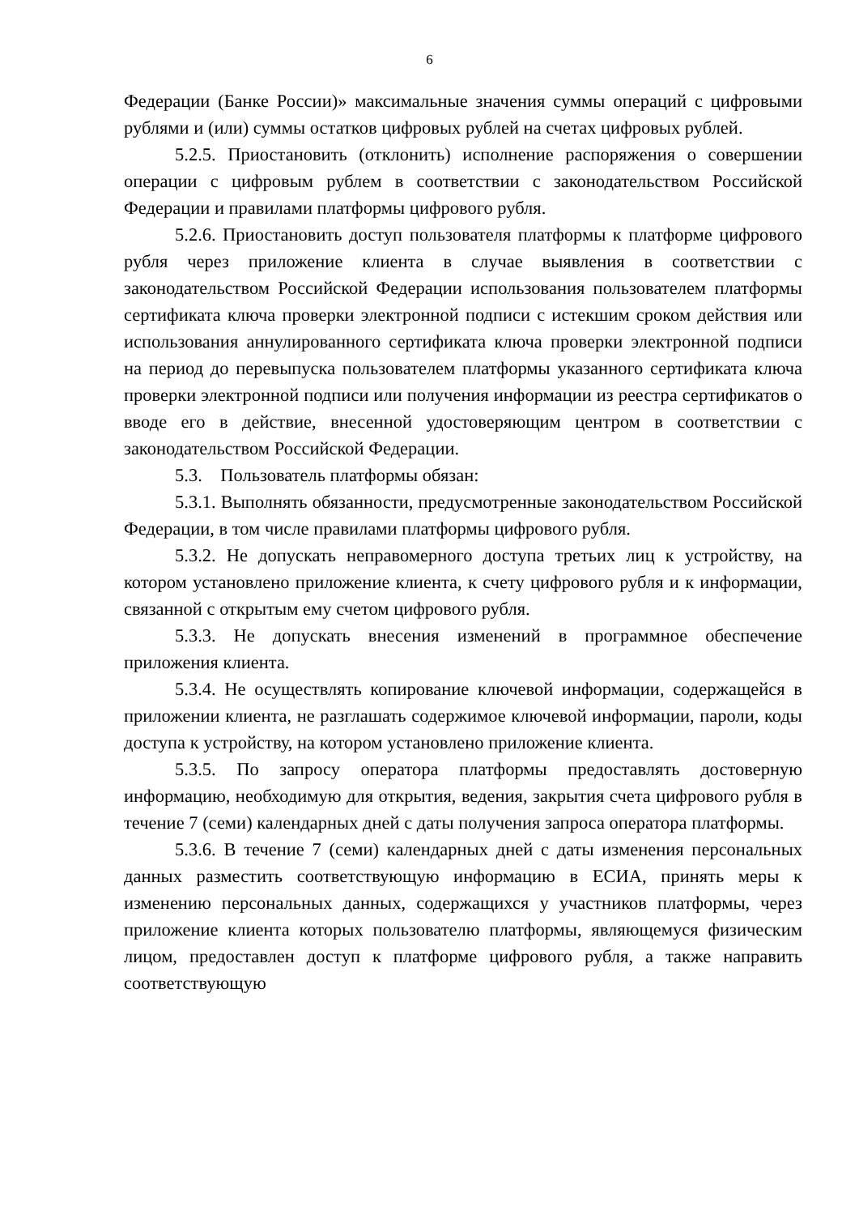6
Федерации (Банке России)» максимальные значения суммы операций с цифровыми рублями и (или) суммы остатков цифровых рублей на счетах цифровых рублей.
5.2.5. Приостановить (отклонить) исполнение распоряжения о совершении операции с цифровым рублем в соответствии с законодательством Российской Федерации и правилами платформы цифрового рубля.
5.2.6. Приостановить доступ пользователя платформы к платформе цифрового рубля через приложение клиента в случае выявления в соответствии с законодательством Российской Федерации использования пользователем платформы сертификата ключа проверки электронной подписи с истекшим сроком действия или использования аннулированного сертификата ключа проверки электронной подписи на период до перевыпуска пользователем платформы указанного сертификата ключа проверки электронной подписи или получения информации из реестра сертификатов о вводе его в действие, внесенной удостоверяющим центром в соответствии с законодательством Российской Федерации.
5.3. Пользователь платформы обязан:
5.3.1. Выполнять обязанности, предусмотренные законодательством Российской Федерации, в том числе правилами платформы цифрового рубля.
5.3.2. Не допускать неправомерного доступа третьих лиц к устройству, на котором установлено приложение клиента, к счету цифрового рубля и к информации, связанной с открытым ему счетом цифрового рубля.
5.3.3. Не допускать внесения изменений в программное обеспечение приложения клиента.
5.3.4. Не осуществлять копирование ключевой информации, содержащейся в приложении клиента, не разглашать содержимое ключевой информации, пароли, коды доступа к устройству, на котором установлено приложение клиента.
5.3.5. По запросу оператора платформы предоставлять достоверную информацию, необходимую для открытия, ведения, закрытия счета цифрового рубля в течение 7 (семи) календарных дней с даты получения запроса оператора платформы.
5.3.6. В течение 7 (семи) календарных дней с даты изменения персональных данных разместить соответствующую информацию в ЕСИА, принять меры к изменению персональных данных, содержащихся у участников платформы, через приложение клиента которых пользователю платформы, являющемуся физическим лицом, предоставлен доступ к платформе цифрового рубля, а также направить соответствующую